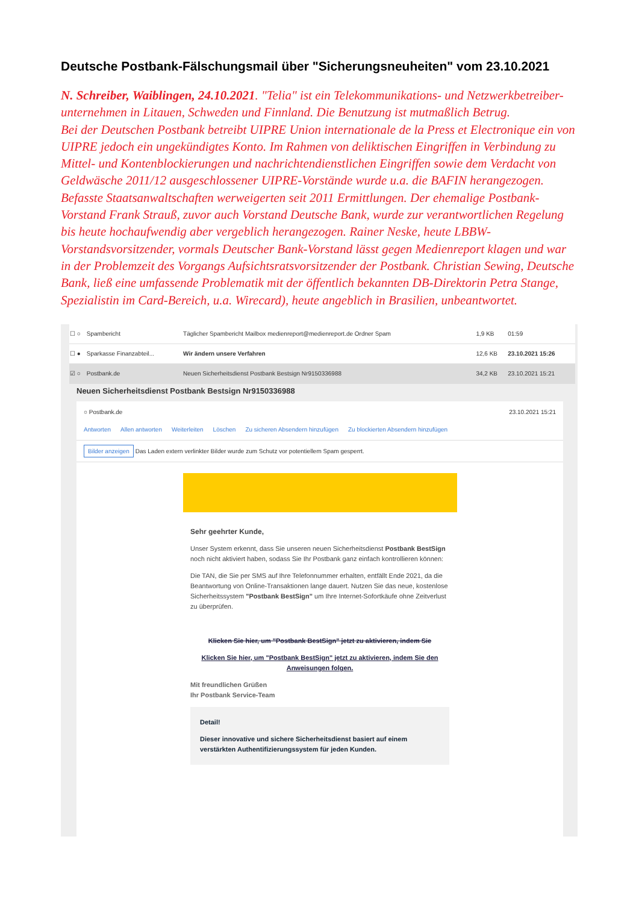Deutsche Postbank-Fälschungsmail über "Sicherungsneuheiten" vom 23.10.2021
N. Schreiber, Waiblingen, 24.10.2021. "Telia" ist ein Telekommunikations- und Netzwerkbetreiber-unternehmen in Litauen, Schweden und Finnland. Die Benutzung ist mutmaßlich Betrug.
Bei der Deutschen Postbank betreibt UIPRE Union internationale de la Press et Electronique ein von UIPRE jedoch ein ungekündigtes Konto. Im Rahmen von deliktischen Eingriffen in Verbindung zu Mittel- und Kontenblockierungen und nachrichtendienstlichen Eingriffen sowie dem Verdacht von Geldwäsche 2011/12 ausgeschlossener UIPRE-Vorstände wurde u.a. die BAFIN herangezogen. Befasste Staatsanwaltschaften werweigerten seit 2011 Ermittlungen. Der ehemalige Postbank-Vorstand Frank Strauß, zuvor auch Vorstand Deutsche Bank, wurde zur verantwortlichen Regelung bis heute hochaufwendig aber vergeblich herangezogen. Rainer Neske, heute LBBW-Vorstandsvorsitzender, vormals Deutscher Bank-Vorstand lässt gegen Medienreport klagen und war in der Problemzeit des Vorgangs Aufsichtsratsvorsitzender der Postbank. Christian Sewing, Deutsche Bank, ließ eine umfassende Problematik mit der öffentlich bekannten DB-Direktorin Petra Stange, Spezialistin im Card-Bereich, u.a. Wirecard), heute angeblich in Brasilien, unbeantwortet.
| ☐ ○ | Spambericht | Täglicher Spambericht Mailbox medienreport@medienreport.de Ordner Spam | 1,9 KB | 01:59 |
| ☐ ● | Sparkasse Finanzabteil... | Wir ändern unsere Verfahren | 12,6 KB | 23.10.2021 15:26 |
| ☑ ○ | Postbank.de | Neuen Sicherheitsdienst Postbank Bestsign Nr9150336988 | 34,2 KB | 23.10.2021 15:21 |
Neuen Sicherheitsdienst Postbank Bestsign Nr9150336988
○ Postbank.de 23.10.2021 15:21
Antworten Allen antworten Weiterleiten Löschen Zu sicheren Absendern hinzufügen Zu blockierten Absendern hinzufügen
Bilder anzeigen Das Laden extern verlinkter Bilder wurde zum Schutz vor potentiellem Spam gesperrt.
Sehr geehrter Kunde,
Unser System erkennt, dass Sie unseren neuen Sicherheitsdienst Postbank BestSign noch nicht aktiviert haben, sodass Sie Ihr Postbank ganz einfach kontrollieren können:
Die TAN, die Sie per SMS auf Ihre Telefonnummer erhalten, entfällt Ende 2021, da die Beantwortung von Online-Transaktionen lange dauert. Nutzen Sie das neue, kostenlose Sicherheitssystem "Postbank BestSign" um Ihre Internet-Sofortkäufe ohne Zeitverlust zu überprüfen.
Klicken Sie hier, um "Postbank BestSign" jetzt zu aktivieren, indem Sie
Klicken Sie hier, um "Postbank BestSign" jetzt zu aktivieren, indem Sie den Anweisungen folgen.
Mit freundlichen Grüßen
Ihr Postbank Service-Team
Detail!
Dieser innovative und sichere Sicherheitsdienst basiert auf einem verstärkten Authentifizierungssystem für jeden Kunden.